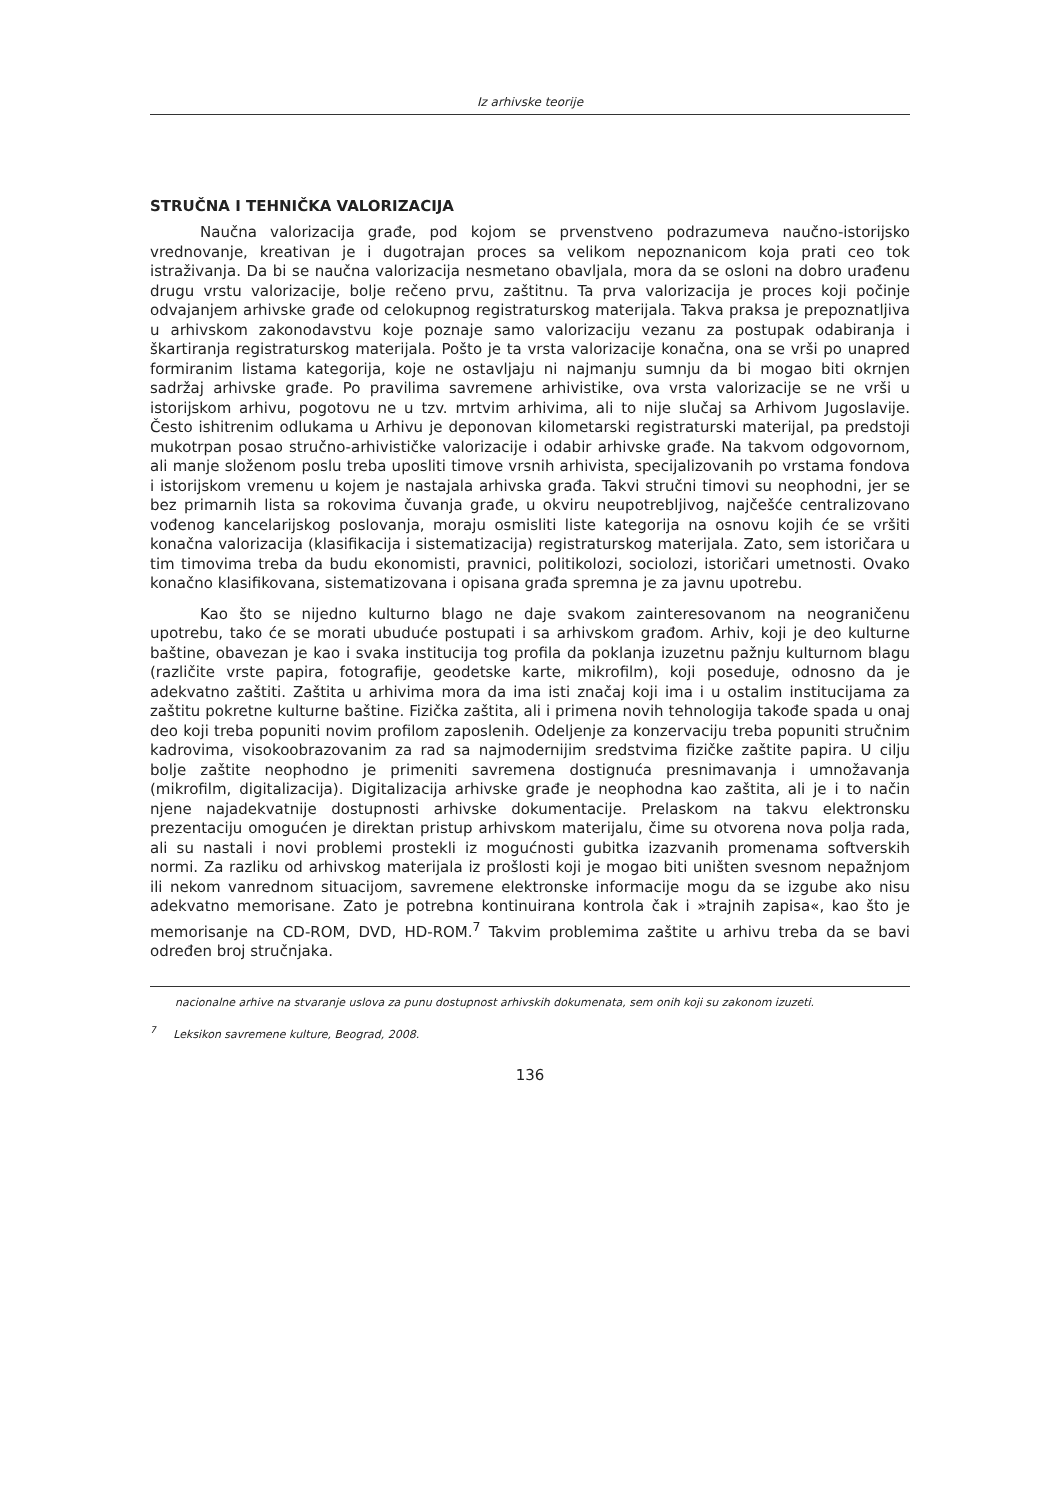Iz arhivske teorije
STRUČNA I TEHNIČKA VALORIZACIJA
Naučna valorizacija građe, pod kojom se prvenstveno podrazumeva naučno-istorijsko vrednovanje, kreativan je i dugotrajan proces sa velikom nepoznanicom koja prati ceo tok istraživanja. Da bi se naučna valorizacija nesmetano obavljala, mora da se osloni na dobro urađenu drugu vrstu valorizacije, bolje rečeno prvu, zaštitnu. Ta prva valorizacija je proces koji počinje odvajanjem arhivske građe od celokupnog registraturskog materijala. Takva praksa je prepoznatljiva u arhivskom zakonodavstvu koje poznaje samo valorizaciju vezanu za postupak odabiranja i škartiranja registraturskog materijala. Pošto je ta vrsta valorizacije konačna, ona se vrši po unapred formiranim listama kategorija, koje ne ostavljaju ni najmanju sumnju da bi mogao biti okrnjen sadržaj arhivske građe. Po pravilima savremene arhivistike, ova vrsta valorizacije se ne vrši u istorijskom arhivu, pogotovu ne u tzv. mrtvim arhivima, ali to nije slučaj sa Arhivom Jugoslavije. Često ishitrenim odlukama u Arhivu je deponovan kilometarski registraturski materijal, pa predstoji mukotrpan posao stručno-arhivističke valorizacije i odabir arhivske građe. Na takvom odgovornom, ali manje složenom poslu treba uposliti timove vrsnih arhivista, specijalizovanih po vrstama fondova i istorijskom vremenu u kojem je nastajala arhivska građa. Takvi stručni timovi su neophodni, jer se bez primarnih lista sa rokovima čuvanja građe, u okviru neupotrebljivog, najčešće centralizovano vođenog kancelarijskog poslovanja, moraju osmisliti liste kategorija na osnovu kojih će se vršiti konačna valorizacija (klasifikacija i sistematizacija) registraturskog materijala. Zato, sem istoričara u tim timovima treba da budu ekonomisti, pravnici, politikolozi, sociolozi, istoričari umetnosti. Ovako konačno klasifikovana, sistematizovana i opisana građa spremna je za javnu upotrebu.
Kao što se nijedno kulturno blago ne daje svakom zainteresovanom na neograničenu upotrebu, tako će se morati ubuduće postupati i sa arhivskom građom. Arhiv, koji je deo kulturne baštine, obavezan je kao i svaka institucija tog profila da poklanja izuzetnu pažnju kulturnom blagu (različite vrste papira, fotografije, geodetske karte, mikrofilm), koji poseduje, odnosno da je adekvatno zaštiti. Zaštita u arhivima mora da ima isti značaj koji ima i u ostalim institucijama za zaštitu pokretne kulturne baštine. Fizička zaštita, ali i primena novih tehnologija takođe spada u onaj deo koji treba popuniti novim profilom zaposlenih. Odeljenje za konzervaciju treba popuniti stručnim kadrovima, visokoobrazovanim za rad sa najmodernijim sredstvima fizičke zaštite papira. U cilju bolje zaštite neophodno je primeniti savremena dostignuća presnimavanja i umnožavanja (mikrofilm, digitalizacija). Digitalizacija arhivske građe je neophodna kao zaštita, ali je i to način njene najadekvatnije dostupnosti arhivske dokumentacije. Prelaskom na takvu elektronsku prezentaciju omogućen je direktan pristup arhivskom materijalu, čime su otvorena nova polja rada, ali su nastali i novi problemi prostekli iz mogućnosti gubitka izazvanih promenama softverskih normi. Za razliku od arhivskog materijala iz prošlosti koji je mogao biti uništen svesnom nepažnjom ili nekom vanrednom situacijom, savremene elektronske informacije mogu da se izgube ako nisu adekvatno memorisane. Zato je potrebna kontinuirana kontrola čak i »trajnih zapisa«, kao što je memorisanje na CD-ROM, DVD, HD-ROM.<sup>7</sup> Takvim problemima zaštite u arhivu treba da se bavi određen broj stručnjaka.
nacionalne arhive na stvaranje uslova za punu dostupnost arhivskih dokumenata, sem onih koji su zakonom izuzeti.
<sup>7</sup> Leksikon savremene kulture, Beograd, 2008.
136